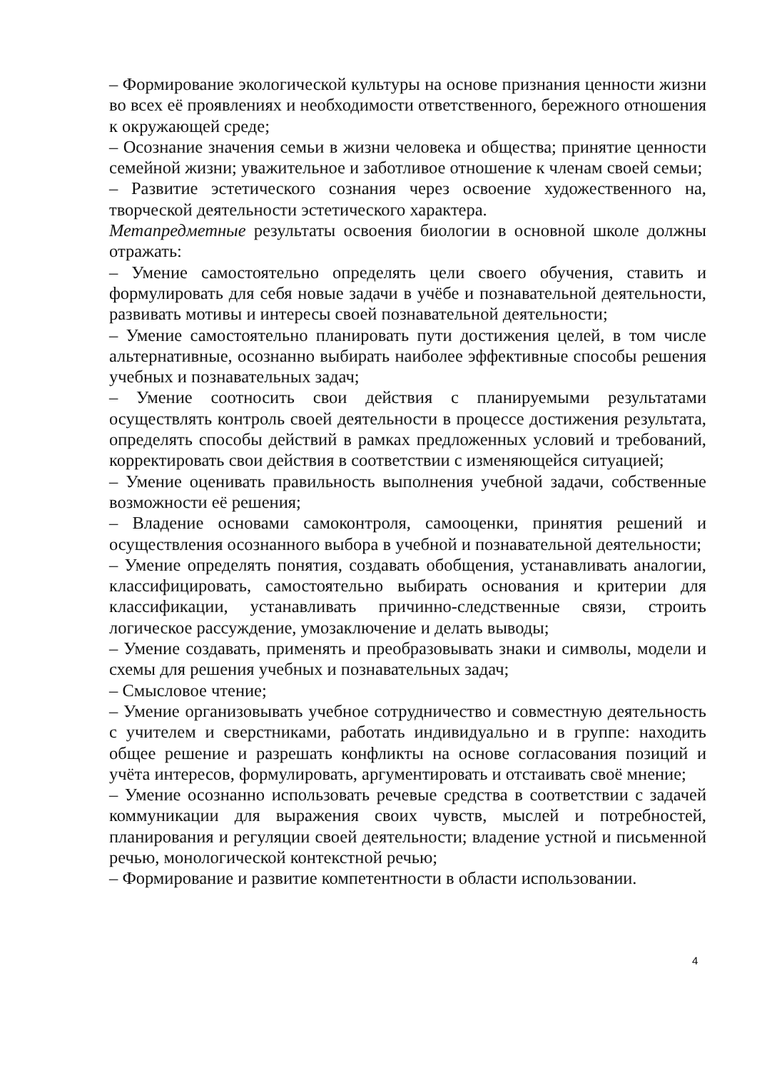– Формирование экологической культуры на основе признания ценности жизни во всех её проявлениях и необходимости ответственного, бережного отношения к окружающей среде;
– Осознание значения семьи в жизни человека и общества; принятие ценности семейной жизни; уважительное и заботливое отношение к членам своей семьи;
– Развитие эстетического сознания через освоение художественного на, творческой деятельности эстетического характера.
Метапредметные результаты освоения биологии в основной школе должны отражать:
– Умение самостоятельно определять цели своего обучения, ставить и формулировать для себя новые задачи в учёбе и познавательной деятельности, развивать мотивы и интересы своей познавательной деятельности;
– Умение самостоятельно планировать пути достижения целей, в том числе альтернативные, осознанно выбирать наиболее эффективные способы решения учебных и познавательных задач;
– Умение соотносить свои действия с планируемыми результатами осуществлять контроль своей деятельности в процессе достижения результата, определять способы действий в рамках предложенных условий и требований, корректировать свои действия в соответствии с изменяющейся ситуацией;
– Умение оценивать правильность выполнения учебной задачи, собственные возможности её решения;
– Владение основами самоконтроля, самооценки, принятия решений и осуществления осознанного выбора в учебной и познавательной деятельности;
– Умение определять понятия, создавать обобщения, устанавливать аналогии, классифицировать, самостоятельно выбирать основания и критерии для классификации, устанавливать причинно-следственные связи, строить логическое рассуждение, умозаключение и делать выводы;
– Умение создавать, применять и преобразовывать знаки и символы, модели и схемы для решения учебных и познавательных задач;
– Смысловое чтение;
– Умение организовывать учебное сотрудничество и совместную деятельность с учителем и сверстниками, работать индивидуально и в группе: находить общее решение и разрешать конфликты на основе согласования позиций и учёта интересов, формулировать, аргументировать и отстаивать своё мнение;
– Умение осознанно использовать речевые средства в соответствии с задачей коммуникации для выражения своих чувств, мыслей и потребностей, планирования и регуляции своей деятельности; владение устной и письменной речью, монологической контекстной речью;
– Формирование и развитие компетентности в области использовании.
4